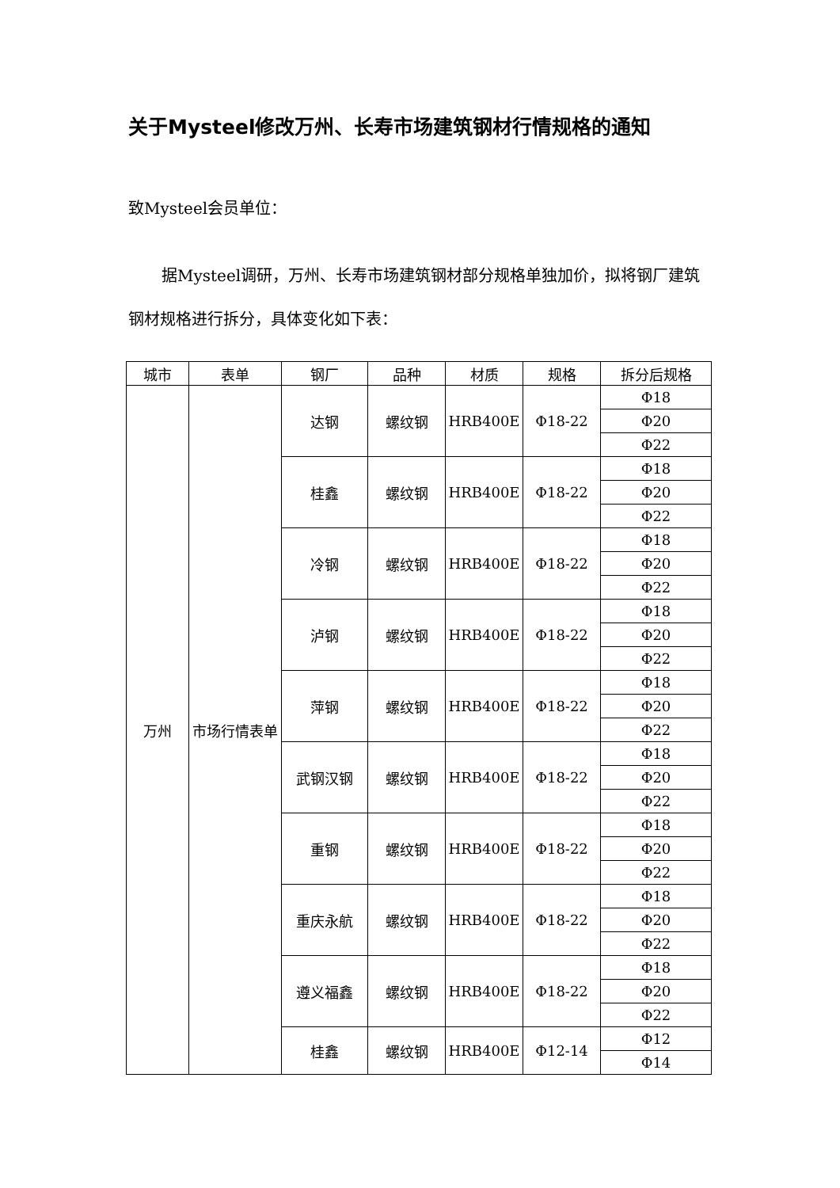关于Mysteel修改万州、长寿市场建筑钢材行情规格的通知
致Mysteel会员单位：
据Mysteel调研，万州、长寿市场建筑钢材部分规格单独加价，拟将钢厂建筑钢材规格进行拆分，具体变化如下表：
| 城市 | 表单 | 钢厂 | 品种 | 材质 | 规格 | 拆分后规格 |
| --- | --- | --- | --- | --- | --- | --- |
| 万州 | 市场行情表单 | 达钢 | 螺纹钢 | HRB400E | Φ18-22 | Φ18 |
| | | | | | | Φ20 |
| | | | | | | Φ22 |
| | | 桂鑫 | 螺纹钢 | HRB400E | Φ18-22 | Φ18 |
| | | | | | | Φ20 |
| | | | | | | Φ22 |
| | | 冷钢 | 螺纹钢 | HRB400E | Φ18-22 | Φ18 |
| | | | | | | Φ20 |
| | | | | | | Φ22 |
| | | 泸钢 | 螺纹钢 | HRB400E | Φ18-22 | Φ18 |
| | | | | | | Φ20 |
| | | | | | | Φ22 |
| | | 萍钢 | 螺纹钢 | HRB400E | Φ18-22 | Φ18 |
| | | | | | | Φ20 |
| | | | | | | Φ22 |
| | | 武钢汉钢 | 螺纹钢 | HRB400E | Φ18-22 | Φ18 |
| | | | | | | Φ20 |
| | | | | | | Φ22 |
| | | 重钢 | 螺纹钢 | HRB400E | Φ18-22 | Φ18 |
| | | | | | | Φ20 |
| | | | | | | Φ22 |
| | | 重庆永航 | 螺纹钢 | HRB400E | Φ18-22 | Φ18 |
| | | | | | | Φ20 |
| | | | | | | Φ22 |
| | | 遵义福鑫 | 螺纹钢 | HRB400E | Φ18-22 | Φ18 |
| | | | | | | Φ20 |
| | | | | | | Φ22 |
| | | 桂鑫 | 螺纹钢 | HRB400E | Φ12-14 | Φ12 |
| | | | | | | Φ14 |